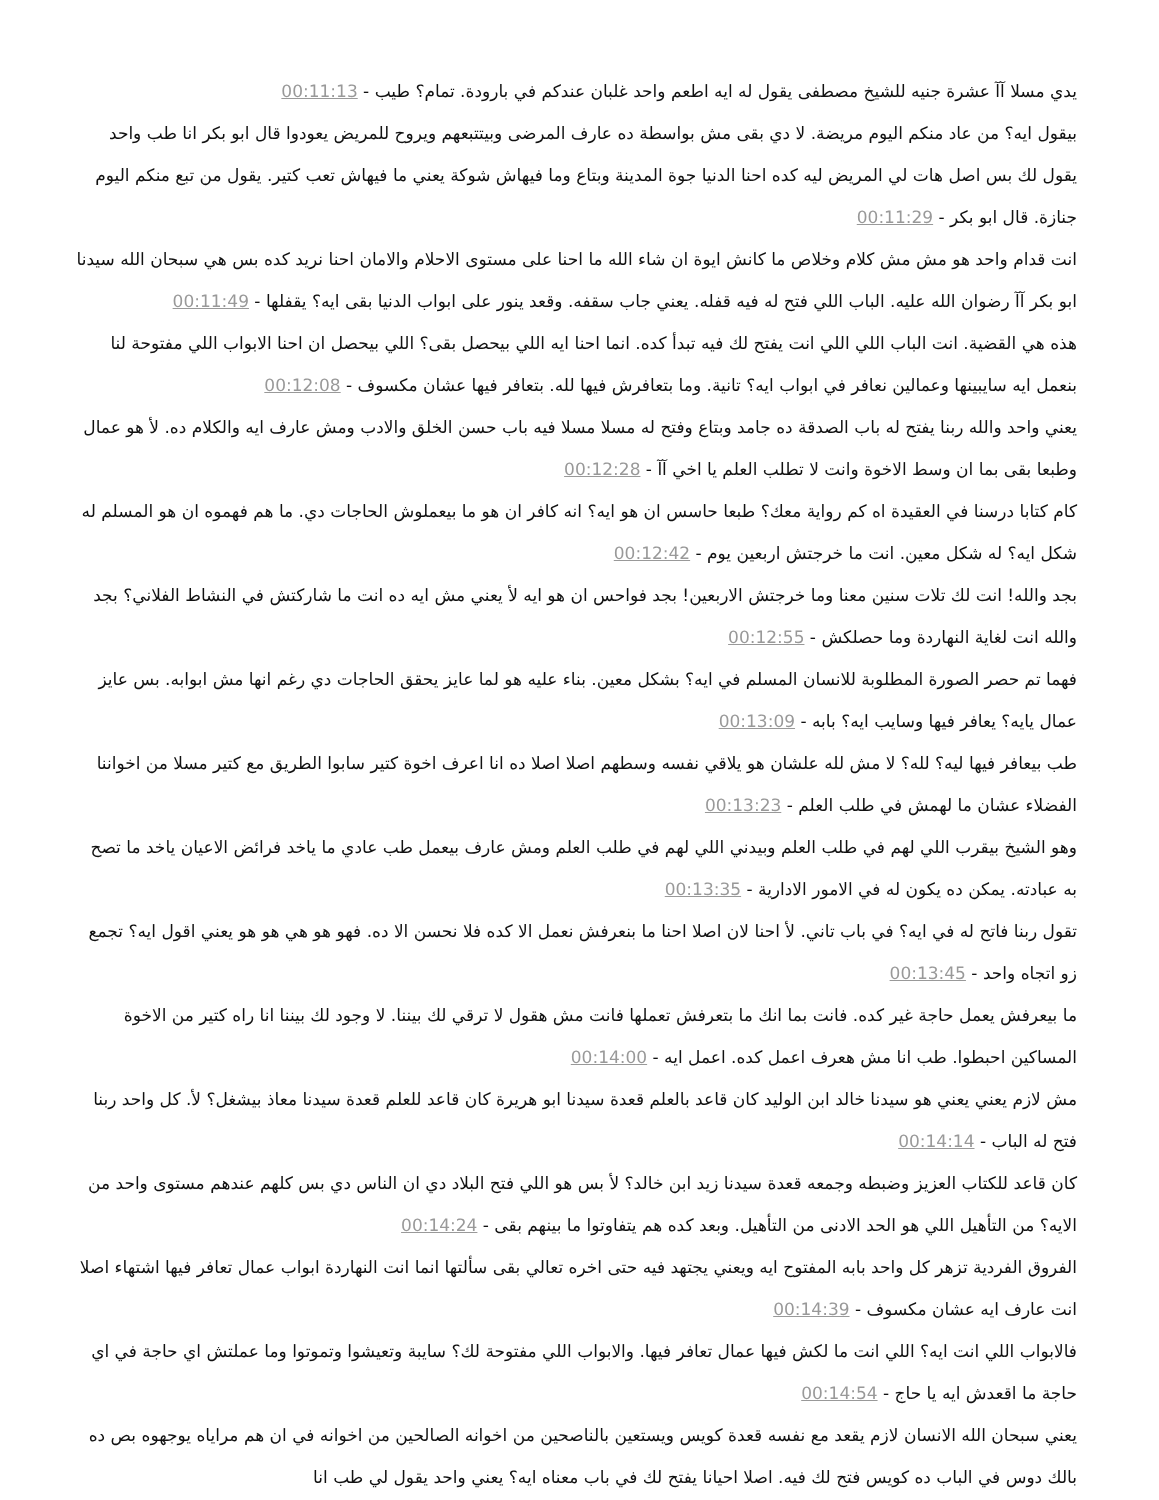يدي مسلا آآ عشرة جنيه للشيخ مصطفى يقول له ايه اطعم واحد غلبان عندكم في بارودة. تمام؟ طيب - 00:11:13
بيقول ايه؟ من عاد منكم اليوم مريضة. لا دي بقى مش بواسطة ده عارف المرضى وبيتتبعهم ويروح للمريض يعودوا قال ابو بكر انا طب واحد يقول لك بس اصل هات لي المريض ليه كده احنا الدنيا جوة المدينة وبتاع وما فيهاش شوكة يعني ما فيهاش تعب كتير. يقول من تبع منكم اليوم جنازة. قال ابو بكر - 00:11:29
انت قدام واحد هو مش مش كلام وخلاص ما كانش ايوة ان شاء الله ما احنا على مستوى الاحلام والامان احنا نريد كده بس هي سبحان الله سيدنا ابو بكر آآ رضوان الله عليه. الباب اللي فتح له فيه قفله. يعني جاب سقفه. وقعد ينور على ابواب الدنيا بقى ايه؟ يقفلها - 00:11:49
هذه هي القضية. انت الباب اللي اللي انت يفتح لك فيه تبدأ كده. انما احنا ايه اللي بيحصل بقى؟ اللي بيحصل ان احنا الابواب اللي مفتوحة لنا بنعمل ايه سايبينها وعمالين نعافر في ابواب ايه؟ تانية. وما بتعافرش فيها لله. بتعافر فيها عشان مكسوف - 00:12:08
يعني واحد والله ربنا يفتح له باب الصدقة ده جامد وبتاع وفتح له مسلا مسلا فيه باب حسن الخلق والادب ومش عارف ايه والكلام ده. لأ هو عمال وطبعا بقى بما ان وسط الاخوة وانت لا تطلب العلم يا اخي آآ - 00:12:28
كام كتابا درسنا في العقيدة اه كم رواية معك؟ طبعا حاسس ان هو ايه؟ انه كافر ان هو ما بيعملوش الحاجات دي. ما هم فهموه ان هو المسلم له شكل ايه؟ له شكل معين. انت ما خرجتش اربعين يوم - 00:12:42
بجد والله! انت لك تلات سنين معنا وما خرجتش الاربعين! بجد فواحس ان هو ايه لأ يعني مش ايه ده انت ما شاركتش في النشاط الفلاني؟ بجد والله انت لغاية النهاردة وما حصلكش - 00:12:55
فهما تم حصر الصورة المطلوبة للانسان المسلم في ايه؟ بشكل معين. بناء عليه هو لما عايز يحقق الحاجات دي رغم انها مش ابوابه. بس عايز عمال يايه؟ يعافر فيها وسايب ايه؟ بابه - 00:13:09
طب بيعافر فيها ليه؟ لله؟ لا مش لله علشان هو يلاقي نفسه وسطهم اصلا اصلا ده انا اعرف اخوة كتير سابوا الطريق مع كتير مسلا من اخواننا الفضلاء عشان ما لهمش في طلب العلم - 00:13:23
وهو الشيخ بيقرب اللي لهم في طلب العلم وبيدني اللي لهم في طلب العلم ومش عارف بيعمل طب عادي ما ياخد فرائض الاعيان ياخد ما تصح به عبادته. يمكن ده يكون له في الامور الادارية - 00:13:35
تقول ربنا فاتح له في ايه؟ في باب تاني. لأ احنا لان اصلا احنا ما بنعرفش نعمل الا كده فلا نحسن الا ده. فهو هو هي هو هو يعني اقول ايه؟ تجمع زو اتجاه واحد - 00:13:45
ما بيعرفش يعمل حاجة غير كده. فانت بما انك ما بتعرفش تعملها فانت مش هقول لا ترقي لك بيننا. لا وجود لك بيننا انا راه كتير من الاخوة المساكين احبطوا. طب انا مش هعرف اعمل كده. اعمل ايه - 00:14:00
مش لازم يعني يعني هو سيدنا خالد ابن الوليد كان قاعد بالعلم قعدة سيدنا ابو هريرة كان قاعد للعلم قعدة سيدنا معاذ بيشغل؟ لأ. كل واحد ربنا فتح له الباب - 00:14:14
كان قاعد للكتاب العزيز وضبطه وجمعه قعدة سيدنا زيد ابن خالد؟ لأ بس هو اللي فتح البلاد دي ان الناس دي بس كلهم عندهم مستوى واحد من الايه؟ من التأهيل اللي هو الحد الادنى من التأهيل. وبعد كده هم يتفاوتوا ما بينهم بقى - 00:14:24
الفروق الفردية تزهر كل واحد بابه المفتوح ايه ويعني يجتهد فيه حتى اخره تعالي بقى سألتها انما انت النهاردة ابواب عمال تعافر فيها اشتهاء اصلا انت عارف ايه عشان مكسوف - 00:14:39
فالابواب اللي انت ايه؟ اللي انت ما لكش فيها عمال تعافر فيها. والابواب اللي مفتوحة لك؟ سايبة وتعيشوا وتموتوا وما عملتش اي حاجة في اي حاجة ما اقعدش ايه يا حاج - 00:14:54
يعني سبحان الله الانسان لازم يقعد مع نفسه قعدة كويس ويستعين بالناصحين من اخوانه الصالحين من اخوانه في ان هم مراياه يوجهوه بص ده بالك دوس في الباب ده كويس فتح لك فيه. اصلا احيانا يفتح لك في باب معناه ايه؟ يعني واحد يقول لي طب انا